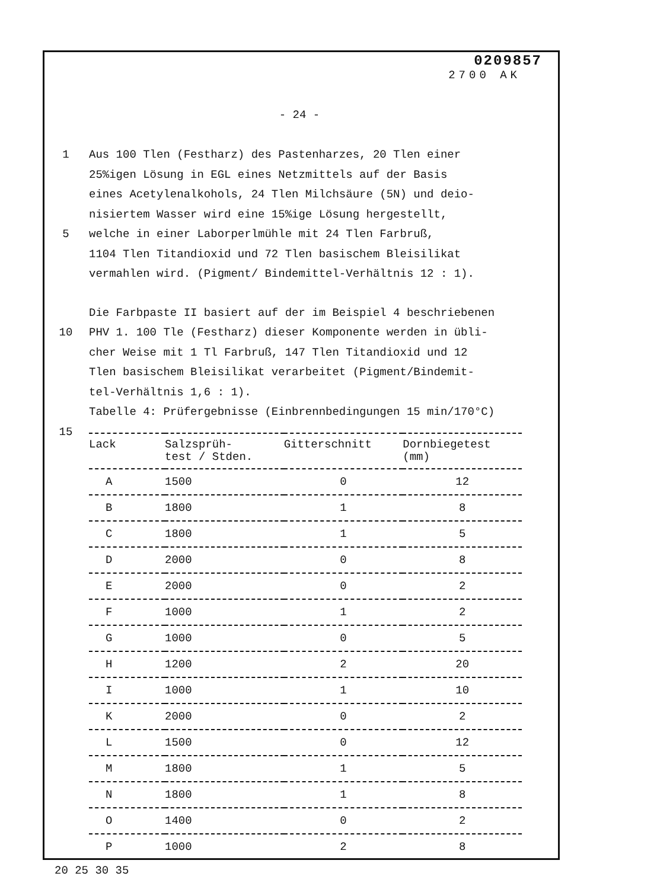0209857
2700 AK
- 24 -
1 Aus 100 Tlen (Festharz) des Pastenharzes, 20 Tlen einer
25%igen Lösung in EGL eines Netzmittels auf der Basis
eines Acetylenalkohols, 24 Tlen Milchsäure (5N) und deio-
nisiertem Wasser wird eine 15%ige Lösung hergestellt,
5 welche in einer Laborperlmühle mit 24 Tlen Farbruß,
1104 Tlen Titandioxid und 72 Tlen basischem Bleisilikat
vermahlen wird. (Pigment/ Bindemittel-Verhältnis 12 : 1).
Die Farbpaste II basiert auf der im Beispiel 4 beschriebenen
10 PHV 1. 100 Tle (Festharz) dieser Komponente werden in übli-
cher Weise mit 1 Tl Farbruß, 147 Tlen Titandioxid und 12
Tlen basischem Bleisilikat verarbeitet (Pigment/Bindemit-
tel-Verhältnis 1,6 : 1).
Tabelle 4: Prüfergebnisse (Einbrennbedingungen 15 min/170°C)
15
| Lack | Salzsprüh- test / Stden. | Gitterschnitt | Dornbiegetest (mm) |
| --- | --- | --- | --- |
| A | 1500 | 0 | 12 |
| B | 1800 | 1 | 8 |
| C | 1800 | 1 | 5 |
| D | 2000 | 0 | 8 |
| E | 2000 | 0 | 2 |
| F | 1000 | 1 | 2 |
| G | 1000 | 0 | 5 |
| H | 1200 | 2 | 20 |
| I | 1000 | 1 | 10 |
| K | 2000 | 0 | 2 |
| L | 1500 | 0 | 12 |
| M | 1800 | 1 | 5 |
| N | 1800 | 1 | 8 |
| O | 1400 | 0 | 2 |
| P | 1000 | 2 | 8 |
20 25 30 35